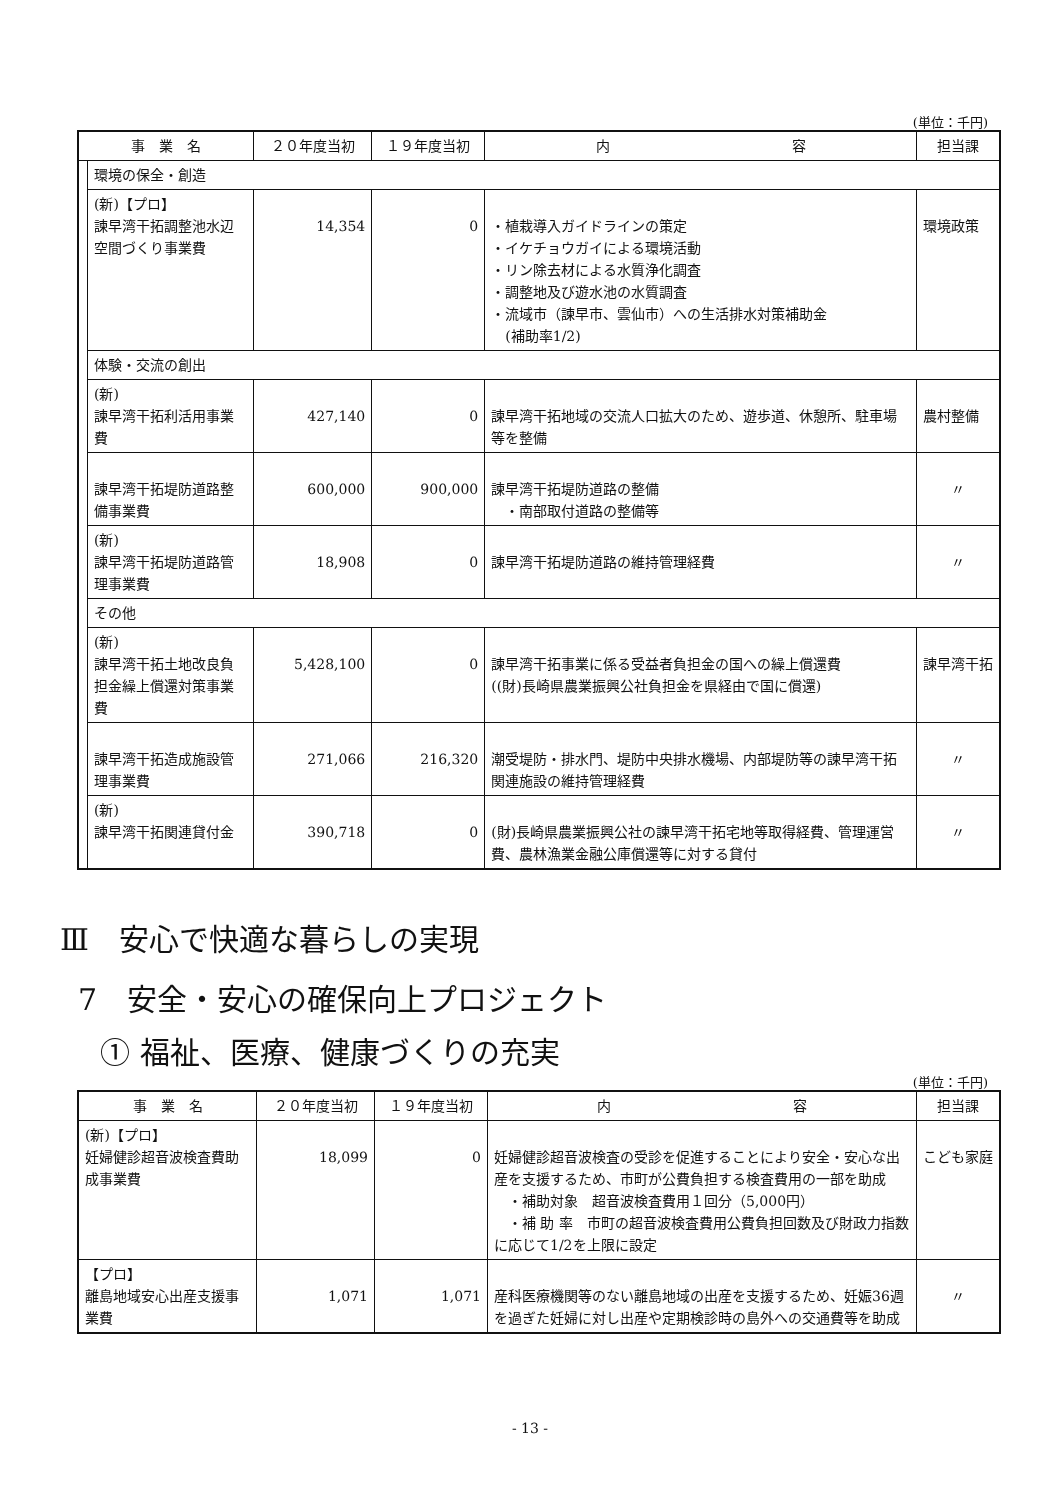(単位：千円)
| 事 業 名 | | ２０年度当初 | １９年度当初 | 内 容 | 担当課 |
| --- | --- | --- | --- | --- | --- |
| | 環境の保全・創造 | | | | |
| | (新)【プロ】 諫早湾干拓調整池水辺空間づくり事業費 | 14,354 | 0 | ・植栽導入ガイドラインの策定 ・イケチョウガイによる環境活動 ・リン除去材による水質浄化調査 ・調整地及び遊水池の水質調査 ・流域市（諫早市、雲仙市）への生活排水対策補助金 (補助率1/2) | 環境政策 |
| | 体験・交流の創出 | | | | |
| | (新) 諫早湾干拓利活用事業費 | 427,140 | 0 | 諫早湾干拓地域の交流人口拡大のため、遊歩道、休憩所、駐車場等を整備 | 農村整備 |
| | 諫早湾干拓堤防道路整備事業費 | 600,000 | 900,000 | 諫早湾干拓堤防道路の整備 ・南部取付道路の整備等 | 〃 |
| | (新) 諫早湾干拓堤防道路管理事業費 | 18,908 | 0 | 諫早湾干拓堤防道路の維持管理経費 | 〃 |
| | その他 | | | | |
| | (新) 諫早湾干拓土地改良負担金繰上償還対策事業費 | 5,428,100 | 0 | 諫早湾干拓事業に係る受益者負担金の国への繰上償還費 ((財)長崎県農業振興公社負担金を県経由で国に償還) | 諫早湾干拓 |
| | 諫早湾干拓造成施設管理事業費 | 271,066 | 216,320 | 潮受堤防・排水門、堤防中央排水機場、内部堤防等の諫早湾干拓関連施設の維持管理経費 | 〃 |
| | (新) 諫早湾干拓関連貸付金 | 390,718 | 0 | (財)長崎県農業振興公社の諫早湾干拓宅地等取得経費、管理運営費、農林漁業金融公庫償還等に対する貸付 | 〃 |
Ⅲ　安心で快適な暮らしの実現
7　安全・安心の確保向上プロジェクト
① 福祉、医療、健康づくりの充実
(単位：千円)
| 事 業 名 | ２０年度当初 | １９年度当初 | 内 容 | 担当課 |
| --- | --- | --- | --- | --- |
| (新)【プロ】 妊婦健診超音波検査費助成事業費 | 18,099 | 0 | 妊婦健診超音波検査の受診を促進することにより安全・安心な出産を支援するため、市町が公費負担する検査費用の一部を助成 ・補助対象 超音波検査費用１回分（5,000円） ・補 助 率 市町の超音波検査費用公費負担回数及び財政力指数に応じて1/2を上限に設定 | こども家庭 |
| 【プロ】 離島地域安心出産支援事業費 | 1,071 | 1,071 | 産科医療機関等のない離島地域の出産を支援するため、妊娠36週を過ぎた妊婦に対し出産や定期検診時の島外への交通費等を助成 | 〃 |
- 13 -